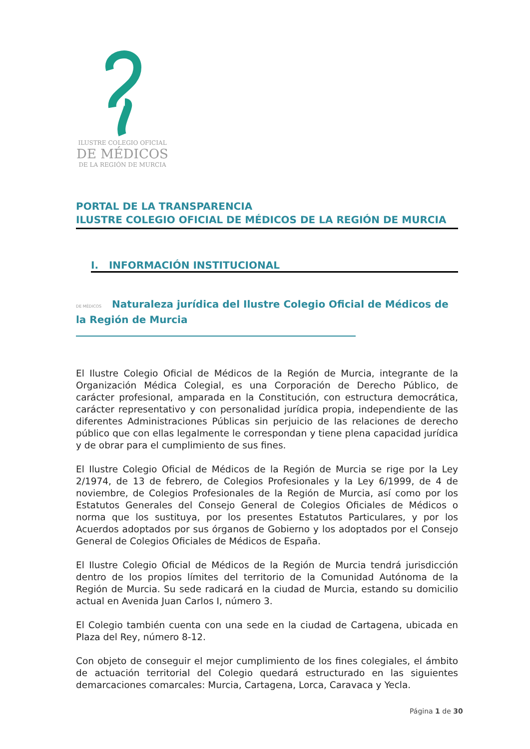ILUSTRE COLEGIO OFICIAL
DE MÉDICOS
DE LA REGIÓN DE MURCIA
PORTAL DE LA TRANSPARENCIA
ILUSTRE COLEGIO OFICIAL DE MÉDICOS DE LA REGIÓN DE MURCIA
I. INFORMACIÓN INSTITUCIONAL
DE MÉDICOS Naturaleza jurídica del Ilustre Colegio Oficial de Médicos de la Región de Murcia
El Ilustre Colegio Oficial de Médicos de la Región de Murcia, integrante de la Organización Médica Colegial, es una Corporación de Derecho Público, de carácter profesional, amparada en la Constitución, con estructura democrática, carácter representativo y con personalidad jurídica propia, independiente de las diferentes Administraciones Públicas sin perjuicio de las relaciones de derecho público que con ellas legalmente le correspondan y tiene plena capacidad jurídica y de obrar para el cumplimiento de sus fines.
El Ilustre Colegio Oficial de Médicos de la Región de Murcia se rige por la Ley 2/1974, de 13 de febrero, de Colegios Profesionales y la Ley 6/1999, de 4 de noviembre, de Colegios Profesionales de la Región de Murcia, así como por los Estatutos Generales del Consejo General de Colegios Oficiales de Médicos o norma que los sustituya, por los presentes Estatutos Particulares, y por los Acuerdos adoptados por sus órganos de Gobierno y los adoptados por el Consejo General de Colegios Oficiales de Médicos de España.
El Ilustre Colegio Oficial de Médicos de la Región de Murcia tendrá jurisdicción dentro de los propios límites del territorio de la Comunidad Autónoma de la Región de Murcia. Su sede radicará en la ciudad de Murcia, estando su domicilio actual en Avenida Juan Carlos I, número 3.
El Colegio también cuenta con una sede en la ciudad de Cartagena, ubicada en Plaza del Rey, número 8-12.
Con objeto de conseguir el mejor cumplimiento de los fines colegiales, el ámbito de actuación territorial del Colegio quedará estructurado en las siguientes demarcaciones comarcales: Murcia, Cartagena, Lorca, Caravaca y Yecla.
Página 1 de 30